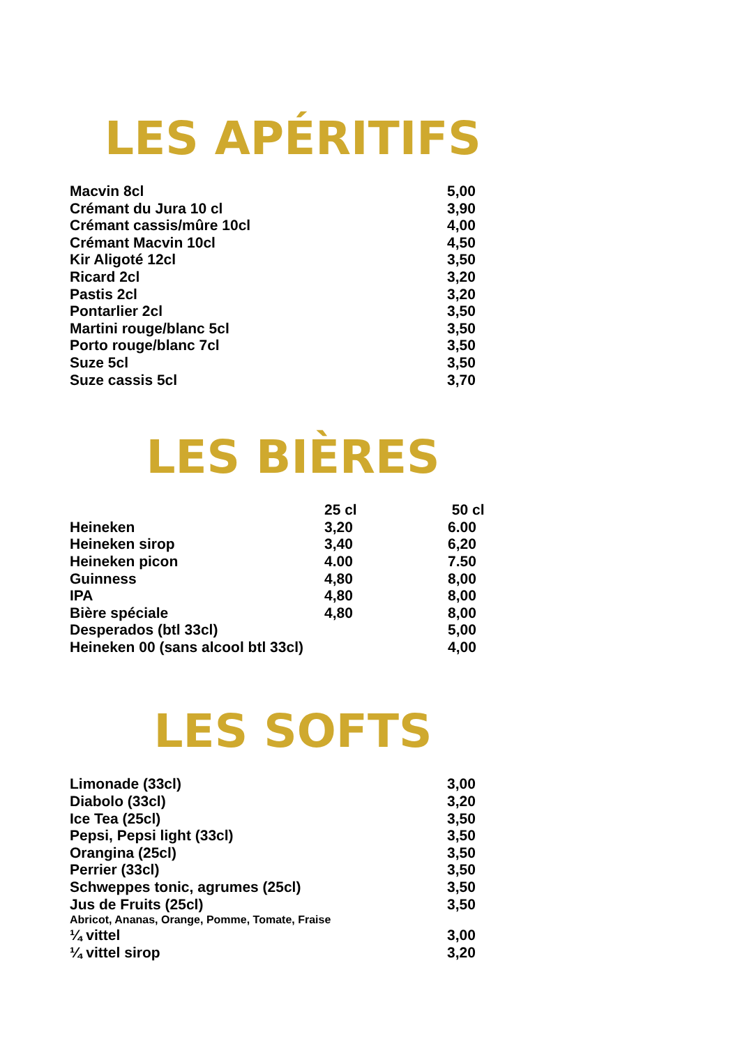LES APÉRITIFS
| Macvin 8cl | 5,00 |
| Crémant du Jura 10 cl | 3,90 |
| Crémant cassis/mûre 10cl | 4,00 |
| Crémant Macvin 10cl | 4,50 |
| Kir Aligoté 12cl | 3,50 |
| Ricard 2cl | 3,20 |
| Pastis 2cl | 3,20 |
| Pontarlier 2cl | 3,50 |
| Martini rouge/blanc 5cl | 3,50 |
| Porto rouge/blanc 7cl | 3,50 |
| Suze 5cl | 3,50 |
| Suze cassis 5cl | 3,70 |
LES BIÈRES
| | 25 cl | 50 cl |
| --- | --- | --- |
| Heineken | 3,20 | 6.00 |
| Heineken sirop | 3,40 | 6,20 |
| Heineken picon | 4.00 | 7.50 |
| Guinness | 4,80 | 8,00 |
| IPA | 4,80 | 8,00 |
| Bière spéciale | 4,80 | 8,00 |
| Desperados (btl 33cl) | | 5,00 |
| Heineken 00 (sans alcool btl 33cl) | | 4,00 |
LES SOFTS
| Limonade (33cl) | 3,00 |
| Diabolo (33cl) | 3,20 |
| Ice Tea (25cl) | 3,50 |
| Pepsi, Pepsi light (33cl) | 3,50 |
| Orangina (25cl) | 3,50 |
| Perrier (33cl) | 3,50 |
| Schweppes tonic, agrumes (25cl) | 3,50 |
| Jus de Fruits (25cl) | 3,50 |
| Abricot, Ananas, Orange, Pomme, Tomate, Fraise | |
| ¼ vittel | 3,00 |
| ¼ vittel sirop | 3,20 |